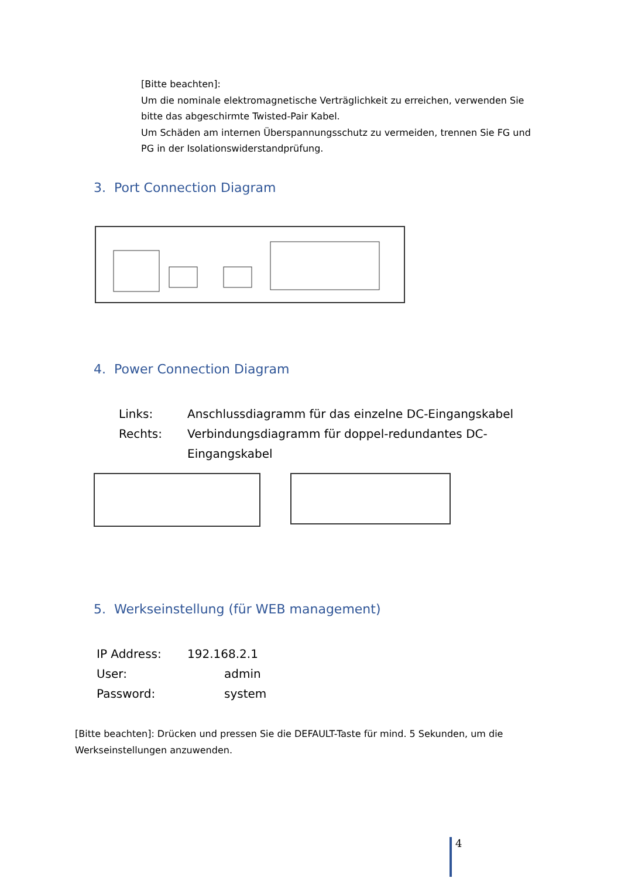[Bitte beachten]:
Um die nominale elektromagnetische Verträglichkeit zu erreichen, verwenden Sie bitte das abgeschirmte Twisted-Pair Kabel.
Um Schäden am internen Überspannungsschutz zu vermeiden, trennen Sie FG und PG in der Isolationswiderstandprüfung.
3. Port Connection Diagram
4. Power Connection Diagram
Links: Anschlussdiagramm für das einzelne DC-Eingangskabel
Rechts: Verbindungsdiagramm für doppel-redundantes DC-Eingangskabel
5. Werkseinstellung (für WEB management)
IP Address: 192.168.2.1
User: admin
Password: system
[Bitte beachten]: Drücken und pressen Sie die DEFAULT-Taste für mind. 5 Sekunden, um die Werkseinstellungen anzuwenden.
4